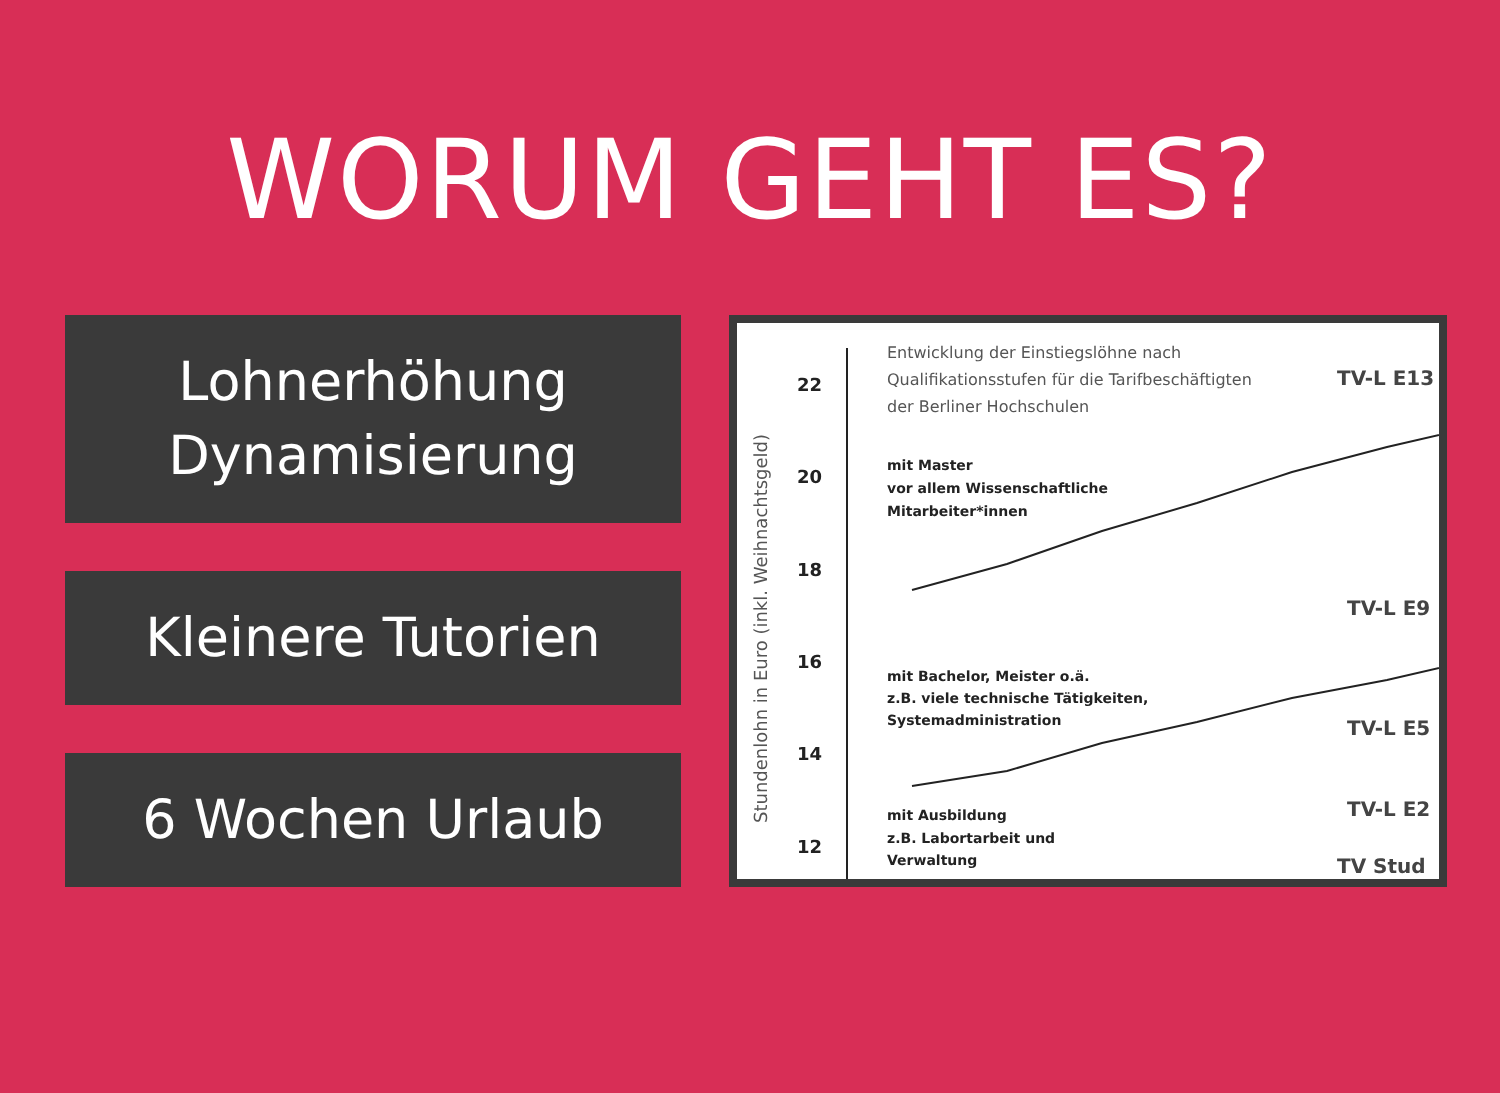WORUM GEHT ES?
Lohnerhöhung
Dynamisierung
Kleinere Tutorien
6 Wochen Urlaub
Stundenlohn in Euro (inkl. Weihnachtsgeld)
22
20
18
16
14
12
Entwicklung der Einstiegslöhne nach
Qualifikationsstufen für die Tarifbeschäftigten
der Berliner Hochschulen
mit Master
vor allem Wissenschaftliche
Mitarbeiter*innen
mit Bachelor, Meister o.ä.
z.B. viele technische Tätigkeiten,
Systemadministration
mit Ausbildung
z.B. Labortarbeit und
Verwaltung
TV-L E13
TV-L E9
TV-L E5
TV-L E2
TV Stud